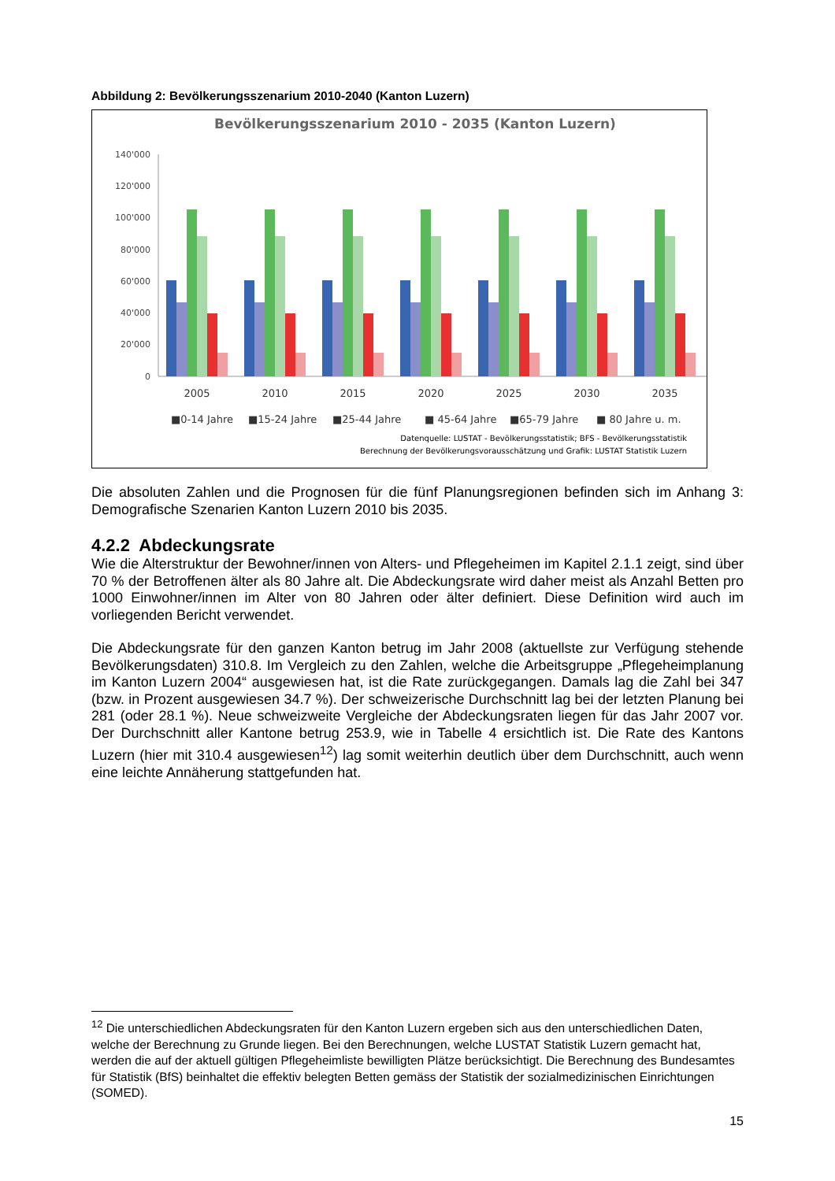Abbildung 2: Bevölkerungsszenarium 2010-2040 (Kanton Luzern)
Bevölkerungsszenarium 2010 - 2035 (Kanton Luzern)
140'000
120'000
100'000
80'000
60'000
40'000
20'000
0
2005
2010
2015
2020
2025
2030
2035
■0-14 Jahre
■15-24 Jahre
■25-44 Jahre
■ 45-64 Jahre
■65-79 Jahre
■ 80 Jahre u. m.
Datenquelle: LUSTAT - Bevölkerungsstatistik; BFS - Bevölkerungsstatistik
Berechnung der Bevölkerungsvorausschätzung und Grafik: LUSTAT Statistik Luzern
Die absoluten Zahlen und die Prognosen für die fünf Planungsregionen befinden sich im Anhang 3: Demografische Szenarien Kanton Luzern 2010 bis 2035.
4.2.2 Abdeckungsrate
Wie die Alterstruktur der Bewohner/innen von Alters- und Pflegeheimen im Kapitel 2.1.1 zeigt, sind über 70 % der Betroffenen älter als 80 Jahre alt. Die Abdeckungsrate wird daher meist als Anzahl Betten pro 1000 Einwohner/innen im Alter von 80 Jahren oder älter definiert. Diese Definition wird auch im vorliegenden Bericht verwendet.
Die Abdeckungsrate für den ganzen Kanton betrug im Jahr 2008 (aktuellste zur Verfügung stehende Bevölkerungsdaten) 310.8. Im Vergleich zu den Zahlen, welche die Arbeitsgruppe „Pflegeheimplanung im Kanton Luzern 2004“ ausgewiesen hat, ist die Rate zurückgegangen. Damals lag die Zahl bei 347 (bzw. in Prozent ausgewiesen 34.7 %). Der schweizerische Durchschnitt lag bei der letzten Planung bei 281 (oder 28.1 %). Neue schweizweite Vergleiche der Abdeckungsraten liegen für das Jahr 2007 vor. Der Durchschnitt aller Kantone betrug 253.9, wie in Tabelle 4 ersichtlich ist. Die Rate des Kantons Luzern (hier mit 310.4 ausgewiesen<sup>12</sup>) lag somit weiterhin deutlich über dem Durchschnitt, auch wenn eine leichte Annäherung stattgefunden hat.
<sup>12</sup> Die unterschiedlichen Abdeckungsraten für den Kanton Luzern ergeben sich aus den unterschiedlichen Daten, welche der Berechnung zu Grunde liegen. Bei den Berechnungen, welche LUSTAT Statistik Luzern gemacht hat, werden die auf der aktuell gültigen Pflegeheimliste bewilligten Plätze berücksichtigt. Die Berechnung des Bundesamtes für Statistik (BfS) beinhaltet die effektiv belegten Betten gemäss der Statistik der sozialmedizinischen Einrichtungen (SOMED).
15